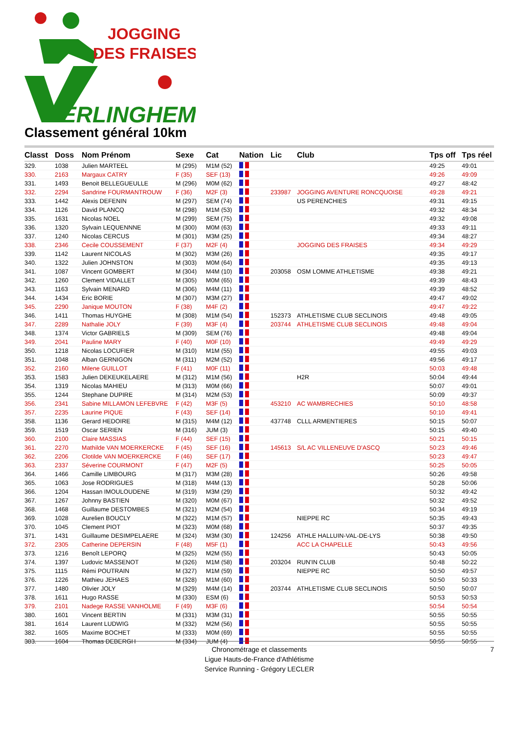JOGGING
DES FRAISES
ERLINGHEM
Classement général 10km
| Classt | Doss | Nom Prénom | Sexe | Cat | Nation | Lic | Club | Tps off | Tps réel |
| --- | --- | --- | --- | --- | --- | --- | --- | --- | --- |
| 329. | 1038 | Julien MARTEEL | M (295) | M1M (52) | | | | 49:25 | 49:01 |
| 330. | 2163 | Margaux CATRY | F (35) | SEF (13) | | | | 49:26 | 49:09 |
| 331. | 1493 | Benoit BELLEGUEULLE | M (296) | M0M (62) | | | | 49:27 | 48:42 |
| 332. | 2294 | Sandrine FOURMANTROUW | F (36) | M2F (3) | | 233987 | JOGGING AVENTURE RONCQUOISE | 49:28 | 49:21 |
| 333. | 1442 | Alexis DEFENIN | M (297) | SEM (74) | | | US PERENCHIES | 49:31 | 49:15 |
| 334. | 1126 | David PLANCQ | M (298) | M1M (53) | | | | 49:32 | 48:34 |
| 335. | 1631 | Nicolas NOEL | M (299) | SEM (75) | | | | 49:32 | 49:08 |
| 336. | 1320 | Sylvain LEQUENNNE | M (300) | M0M (63) | | | | 49:33 | 49:11 |
| 337. | 1240 | Nicolas CERCUS | M (301) | M3M (25) | | | | 49:34 | 48:27 |
| 338. | 2346 | Cecile COUSSEMENT | F (37) | M2F (4) | | | JOGGING DES FRAISES | 49:34 | 49:29 |
| 339. | 1142 | Laurent NICOLAS | M (302) | M3M (26) | | | | 49:35 | 49:17 |
| 340. | 1322 | Julien JOHNSTON | M (303) | M0M (64) | | | | 49:35 | 49:13 |
| 341. | 1087 | Vincent GOMBERT | M (304) | M4M (10) | | 203058 | OSM LOMME ATHLETISME | 49:38 | 49:21 |
| 342. | 1260 | Clement VIDALLET | M (305) | M0M (65) | | | | 49:39 | 48:43 |
| 343. | 1163 | Sylvain MENARD | M (306) | M4M (11) | | | | 49:39 | 48:52 |
| 344. | 1434 | Eric BORIE | M (307) | M3M (27) | | | | 49:47 | 49:02 |
| 345. | 2290 | Janique MOUTON | F (38) | M4F (2) | | | | 49:47 | 49:22 |
| 346. | 1411 | Thomas HUYGHE | M (308) | M1M (54) | | 152373 | ATHLETISME CLUB SECLINOIS | 49:48 | 49:05 |
| 347. | 2289 | Nathalie JOLY | F (39) | M3F (4) | | 203744 | ATHLETISME CLUB SECLINOIS | 49:48 | 49:04 |
| 348. | 1374 | Victor GABRIELS | M (309) | SEM (76) | | | | 49:48 | 49:04 |
| 349. | 2041 | Pauline MARY | F (40) | M0F (10) | | | | 49:49 | 49:29 |
| 350. | 1218 | Nicolas LOCUFIER | M (310) | M1M (55) | | | | 49:55 | 49:03 |
| 351. | 1048 | Alban GERNIGON | M (311) | M2M (52) | | | | 49:56 | 49:17 |
| 352. | 2160 | Milene GUILLOT | F (41) | M0F (11) | | | | 50:03 | 49:48 |
| 353. | 1583 | Julien DEKEUKELAERE | M (312) | M1M (56) | | | H2R | 50:04 | 49:44 |
| 354. | 1319 | Nicolas MAHIEU | M (313) | M0M (66) | | | | 50:07 | 49:01 |
| 355. | 1244 | Stephane DUPIRE | M (314) | M2M (53) | | | | 50:09 | 49:37 |
| 356. | 2341 | Sabine MILLAMON LEFEBVRE | F (42) | M3F (5) | | 453210 | AC WAMBRECHIES | 50:10 | 48:58 |
| 357. | 2235 | Laurine PIQUE | F (43) | SEF (14) | | | | 50:10 | 49:41 |
| 358. | 1136 | Gerard HEDOIRE | M (315) | M4M (12) | | 437748 | CLLL ARMENTIERES | 50:15 | 50:07 |
| 359. | 1519 | Oscar SERIEN | M (316) | JUM (3) | | | | 50:15 | 49:40 |
| 360. | 2100 | Claire MASSIAS | F (44) | SEF (15) | | | | 50:21 | 50:15 |
| 361. | 2270 | Mathilde VAN MOERKERCKE | F (45) | SEF (16) | | 145613 | S/L AC VILLENEUVE D'ASCQ | 50:23 | 49:46 |
| 362. | 2206 | Clotilde VAN MOERKERCKE | F (46) | SEF (17) | | | | 50:23 | 49:47 |
| 363. | 2337 | Séverine COURMONT | F (47) | M2F (5) | | | | 50:25 | 50:05 |
| 364. | 1466 | Camille LIMBOURG | M (317) | M3M (28) | | | | 50:26 | 49:58 |
| 365. | 1063 | Jose RODRIGUES | M (318) | M4M (13) | | | | 50:28 | 50:06 |
| 366. | 1204 | Hassan IMOULOUDENE | M (319) | M3M (29) | | | | 50:32 | 49:42 |
| 367. | 1267 | Johnny BASTIEN | M (320) | M0M (67) | | | | 50:32 | 49:52 |
| 368. | 1468 | Guillaume DESTOMBES | M (321) | M2M (54) | | | | 50:34 | 49:19 |
| 369. | 1028 | Aurelien BOUCLY | M (322) | M1M (57) | | | NIEPPE RC | 50:35 | 49:43 |
| 370. | 1045 | Clement PIOT | M (323) | M0M (68) | | | | 50:37 | 49:35 |
| 371. | 1431 | Guillaume DESIMPELAERE | M (324) | M3M (30) | | 124256 | ATHLE HALLUIN-VAL-DE-LYS | 50:38 | 49:50 |
| 372. | 2305 | Catherine DEPERSIN | F (48) | M5F (1) | | | ACC LA CHAPELLE | 50:43 | 49:56 |
| 373. | 1216 | Benoît LEPORQ | M (325) | M2M (55) | | | | 50:43 | 50:05 |
| 374. | 1397 | Ludovic MASSENOT | M (326) | M1M (58) | | 203204 | RUN'IN CLUB | 50:48 | 50:22 |
| 375. | 1115 | Rémi POUTRAIN | M (327) | M1M (59) | | | NIEPPE RC | 50:50 | 49:57 |
| 376. | 1226 | Mathieu JEHAES | M (328) | M1M (60) | | | | 50:50 | 50:33 |
| 377. | 1480 | Olivier JOLY | M (329) | M4M (14) | | 203744 | ATHLETISME CLUB SECLINOIS | 50:50 | 50:07 |
| 378. | 1611 | Hugo RASSE | M (330) | ESM (6) | | | | 50:53 | 50:53 |
| 379. | 2101 | Nadege RASSE VANHOLME | F (49) | M3F (6) | | | | 50:54 | 50:54 |
| 380. | 1601 | Vincent BERTIN | M (331) | M3M (31) | | | | 50:55 | 50:55 |
| 381. | 1614 | Laurent LUDWIG | M (332) | M2M (56) | | | | 50:55 | 50:55 |
| 382. | 1605 | Maxime BOCHET | M (333) | M0M (69) | | | | 50:55 | 50:55 |
| 383. | 1604 | Thomas DEBERGH | M (334) | JUM (4) | | | | 50:55 | 50:55 |
Chronométrage et classements
Ligue Hauts-de-France d'Athlétisme
Service Running - Grégory LECLER
7